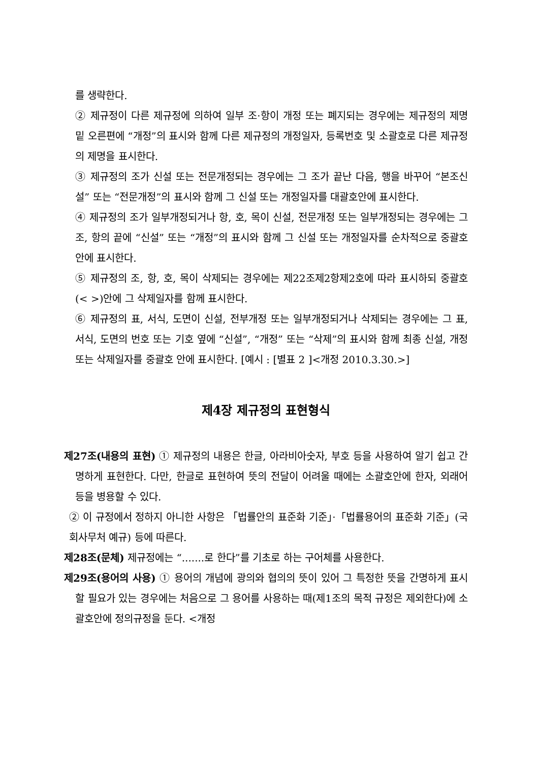를 생략한다.
② 제규정이 다른 제규정에 의하여 일부 조·항이 개정 또는 폐지되는 경우에는 제규정의 제명 밑 오른편에 “개정”의 표시와 함께 다른 제규정의 개정일자, 등록번호 및 소괄호로 다른 제규정의 제명을 표시한다.
③ 제규정의 조가 신설 또는 전문개정되는 경우에는 그 조가 끝난 다음, 행을 바꾸어 “본조신설” 또는 “전문개정”의 표시와 함께 그 신설 또는 개정일자를 대괄호안에 표시한다.
④ 제규정의 조가 일부개정되거나 항, 호, 목이 신설, 전문개정 또는 일부개정되는 경우에는 그 조, 항의 끝에 “신설” 또는 “개정”의 표시와 함께 그 신설 또는 개정일자를 순차적으로 중괄호안에 표시한다.
⑤ 제규정의 조, 항, 호, 목이 삭제되는 경우에는 제22조제2항제2호에 따라 표시하되 중괄호(< >)안에 그 삭제일자를 함께 표시한다.
⑥ 제규정의 표, 서식, 도면이 신설, 전부개정 또는 일부개정되거나 삭제되는 경우에는 그 표, 서식, 도면의 번호 또는 기호 옆에 “신설”, “개정” 또는 “삭제”의 표시와 함께 최종 신설, 개정 또는 삭제일자를 중괄호 안에 표시한다. [예시 : [별표 2 ]<개정 2010.3.30.>]
제4장 제규정의 표현형식
제27조(내용의 표현) ① 제규정의 내용은 한글, 아라비아숫자, 부호 등을 사용하여 알기 쉽고 간명하게 표현한다. 다만, 한글로 표현하여 뜻의 전달이 어려울 때에는 소괄호안에 한자, 외래어 등을 병용할 수 있다.
② 이 규정에서 정하지 아니한 사항은 「법률안의 표준화 기준」·「법률용어의 표준화 기준」(국회사무처 예규) 등에 따른다.
제28조(문체) 제규정에는 “.......로 한다”를 기초로 하는 구어체를 사용한다.
제29조(용어의 사용) ① 용어의 개념에 광의와 협의의 뜻이 있어 그 특정한 뜻을 간명하게 표시할 필요가 있는 경우에는 처음으로 그 용어를 사용하는 때(제1조의 목적 규정은 제외한다)에 소괄호안에 정의규정을 둔다. <개정